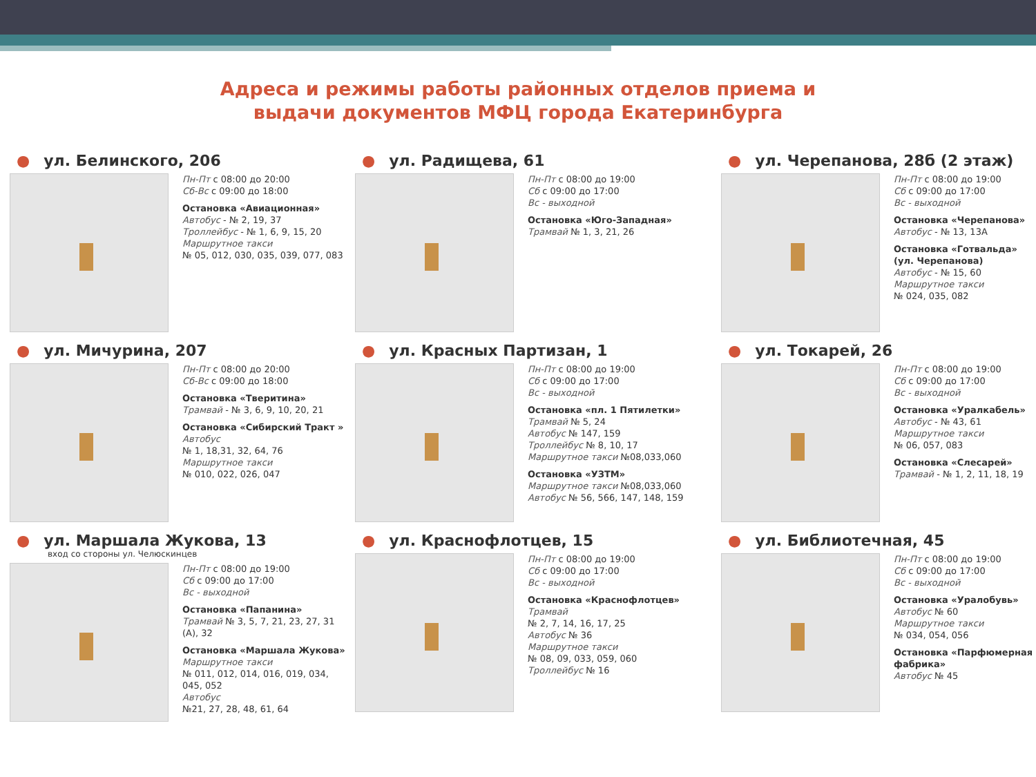Адреса и режимы работы районных отделов приема и
выдачи документов МФЦ города Екатеринбурга
● ул. Белинского, 206
Пн-Пт с 08:00 до 20:00
Сб-Вс с 09:00 до 18:00
Остановка «Авиационная»
Автобус - № 2, 19, 37
Троллейбус - № 1, 6, 9, 15, 20
Маршрутное такси
№ 05, 012, 030, 035, 039, 077, 083
● ул. Радищева, 61
Пн-Пт с 08:00 до 19:00
Сб с 09:00 до 17:00
Вс - выходной
Остановка «Юго-Западная»
Трамвай № 1, 3, 21, 26
● ул. Черепанова, 28б (2 этаж)
Пн-Пт с 08:00 до 19:00
Сб с 09:00 до 17:00
Вс - выходной
Остановка «Черепанова»
Автобус - № 13, 13А
Остановка «Готвальда» (ул. Черепанова)
Автобус - № 15, 60
Маршрутное такси
№ 024, 035, 082
● ул. Мичурина, 207
Пн-Пт с 08:00 до 20:00
Сб-Вс с 09:00 до 18:00
Остановка «Тверитина»
Трамвай - № 3, 6, 9, 10, 20, 21
Остановка «Сибирский Тракт »
Автобус
№ 1, 18,31, 32, 64, 76
Маршрутное такси
№ 010, 022, 026, 047
● ул. Красных Партизан, 1
Пн-Пт с 08:00 до 19:00
Сб с 09:00 до 17:00
Вс - выходной
Остановка «пл. 1 Пятилетки»
Трамвай № 5, 24
Автобус № 147, 159
Троллейбус № 8, 10, 17
Маршрутное такси №08,033,060
Остановка «УЗТМ»
Маршрутное такси №08,033,060
Автобус № 56, 566, 147, 148, 159
● ул. Токарей, 26
Пн-Пт с 08:00 до 19:00
Сб с 09:00 до 17:00
Вс - выходной
Остановка «Уралкабель»
Автобус - № 43, 61
Маршрутное такси
№ 06, 057, 083
Остановка «Слесарей»
Трамвай - № 1, 2, 11, 18, 19
● ул. Маршала Жукова, 13
вход со стороны ул. Челюскинцев
Пн-Пт с 08:00 до 19:00
Сб с 09:00 до 17:00
Вс - выходной
Остановка «Папанина»
Трамвай № 3, 5, 7, 21, 23, 27, 31 (А), 32
Остановка «Маршала Жукова»
Маршрутное такси
№ 011, 012, 014, 016, 019, 034, 045, 052
Автобус
№21, 27, 28, 48, 61, 64
● ул. Краснофлотцев, 15
Пн-Пт с 08:00 до 19:00
Сб с 09:00 до 17:00
Вс - выходной
Остановка «Краснофлотцев»
Трамвай
№ 2, 7, 14, 16, 17, 25
Автобус № 36
Маршрутное такси
№ 08, 09, 033, 059, 060
Троллейбус № 16
● ул. Библиотечная, 45
Пн-Пт с 08:00 до 19:00
Сб с 09:00 до 17:00
Вс - выходной
Остановка «Уралобувь»
Автобус № 60
Маршрутное такси
№ 034, 054, 056
Остановка «Парфюмерная фабрика»
Автобус № 45